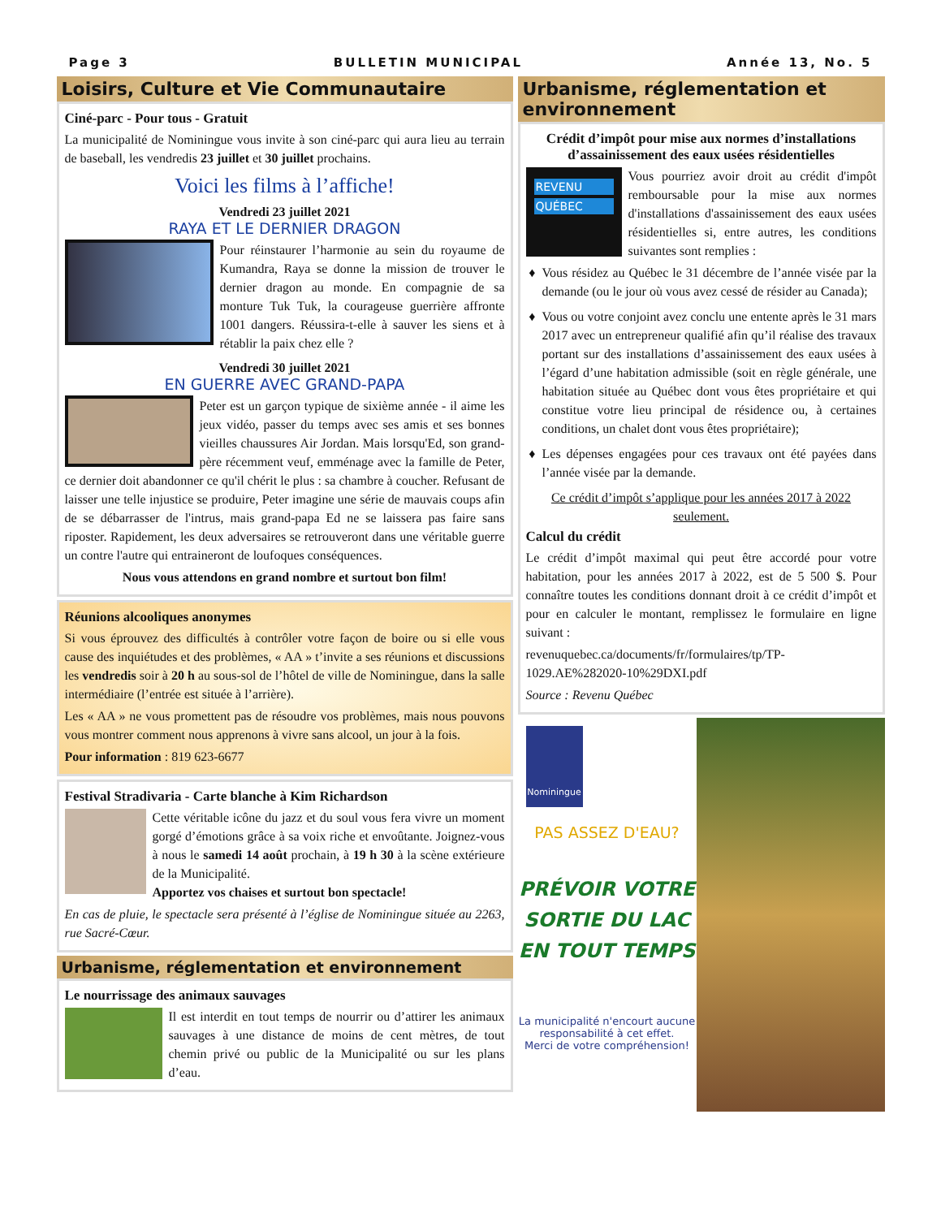Page 3 BULLETIN MUNICIPAL Année 13, No. 5
Loisirs, Culture et Vie Communautaire
Ciné-parc - Pour tous - Gratuit
La municipalité de Nominingue vous invite à son ciné-parc qui aura lieu au terrain de baseball, les vendredis 23 juillet et 30 juillet prochains.
Voici les films à l’affiche!
Vendredi 23 juillet 2021
RAYA ET LE DERNIER DRAGON
Pour réinstaurer l’harmonie au sein du royaume de Kumandra, Raya se donne la mission de trouver le dernier dragon au monde. En compagnie de sa monture Tuk Tuk, la courageuse guerrière affronte 1001 dangers. Réussira-t-elle à sauver les siens et à rétablir la paix chez elle ?
Vendredi 30 juillet 2021
EN GUERRE AVEC GRAND-PAPA
Peter est un garçon typique de sixième année - il aime les jeux vidéo, passer du temps avec ses amis et ses bonnes vieilles chaussures Air Jordan. Mais lorsqu'Ed, son grand-père récemment veuf, emménage avec la famille de Peter, ce dernier doit abandonner ce qu'il chérit le plus : sa chambre à coucher. Refusant de laisser une telle injustice se produire, Peter imagine une série de mauvais coups afin de se débarrasser de l'intrus, mais grand-papa Ed ne se laissera pas faire sans riposter. Rapidement, les deux adversaires se retrouveront dans une véritable guerre un contre l'autre qui entraineront de loufoques conséquences.
Nous vous attendons en grand nombre et surtout bon film!
Réunions alcooliques anonymes
Si vous éprouvez des difficultés à contrôler votre façon de boire ou si elle vous cause des inquiétudes et des problèmes, « AA » t’invite a ses réunions et discussions les vendredis soir à 20 h au sous-sol de l’hôtel de ville de Nominingue, dans la salle intermédiaire (l’entrée est située à l’arrière).
Les « AA » ne vous promettent pas de résoudre vos problèmes, mais nous pouvons vous montrer comment nous apprenons à vivre sans alcool, un jour à la fois.
Pour information : 819 623-6677
Festival Stradivaria - Carte blanche à Kim Richardson
Cette véritable icône du jazz et du soul vous fera vivre un moment gorgé d’émotions grâce à sa voix riche et envoûtante. Joignez-vous à nous le samedi 14 août prochain, à 19 h 30 à la scène extérieure de la Municipalité.
Apportez vos chaises et surtout bon spectacle!
En cas de pluie, le spectacle sera présenté à l’église de Nominingue située au 2263, rue Sacré-Cœur.
Urbanisme, réglementation et environnement
Le nourrissage des animaux sauvages
Il est interdit en tout temps de nourrir ou d’attirer les animaux sauvages à une distance de moins de cent mètres, de tout chemin privé ou public de la Municipalité ou sur les plans d’eau.
Urbanisme, réglementation et environnement
Crédit d’impôt pour mise aux normes d’installations d’assainissement des eaux usées résidentielles
REVENU
QUÉBEC
Vous pourriez avoir droit au crédit d'impôt remboursable pour la mise aux normes d'installations d'assainissement des eaux usées résidentielles si, entre autres, les conditions suivantes sont remplies :
Vous résidez au Québec le 31 décembre de l’année visée par la demande (ou le jour où vous avez cessé de résider au Canada);
Vous ou votre conjoint avez conclu une entente après le 31 mars 2017 avec un entrepreneur qualifié afin qu’il réalise des travaux portant sur des installations d’assainissement des eaux usées à l’égard d’une habitation admissible (soit en règle générale, une habitation située au Québec dont vous êtes propriétaire et qui constitue votre lieu principal de résidence ou, à certaines conditions, un chalet dont vous êtes propriétaire);
Les dépenses engagées pour ces travaux ont été payées dans l’année visée par la demande.
Ce crédit d’impôt s’applique pour les années 2017 à 2022 seulement.
Calcul du crédit
Le crédit d’impôt maximal qui peut être accordé pour votre habitation, pour les années 2017 à 2022, est de 5 500 $. Pour connaître toutes les conditions donnant droit à ce crédit d’impôt et pour en calculer le montant, remplissez le formulaire en ligne suivant :
revenuquebec.ca/documents/fr/formulaires/tp/TP-1029.AE%282020-10%29DXI.pdf
Source : Revenu Québec
Nominingue
PAS ASSEZ D'EAU?
PRÉVOIR VOTRE SORTIE DU LAC EN TOUT TEMPS
La municipalité n'encourt aucune responsabilité à cet effet.
Merci de votre compréhension!